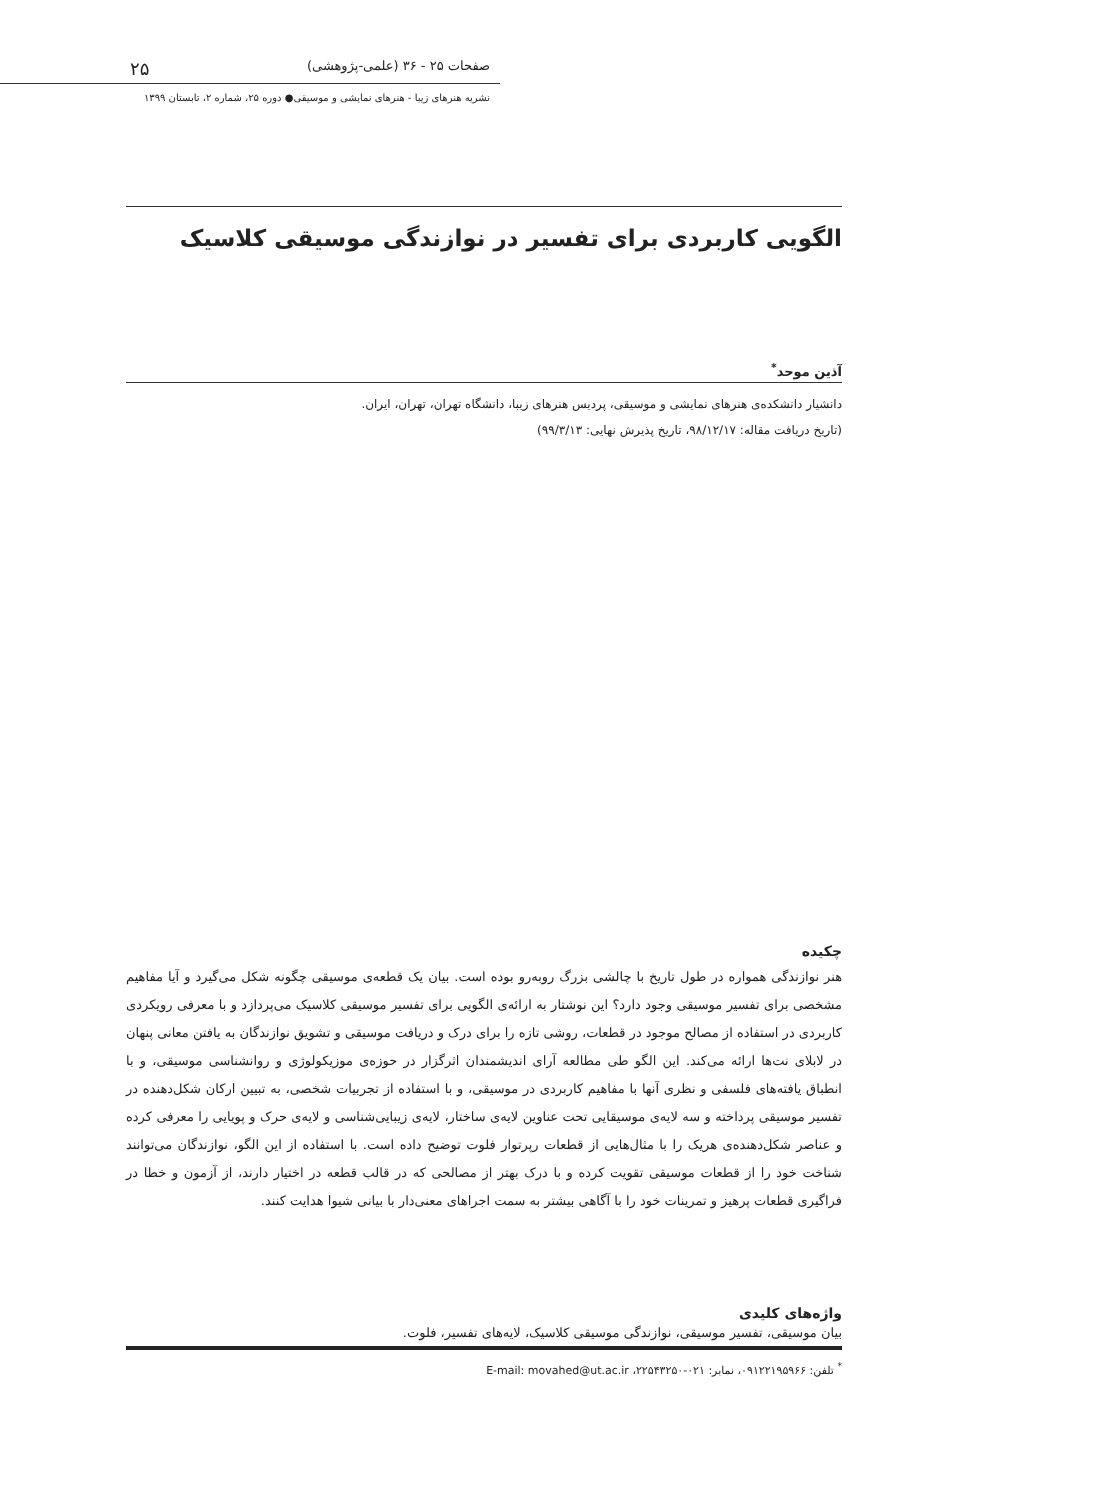صفحات ۲۵ - ۳۶ (علمی-پژوهشی) ۲۵
نشریه هنرهای زیبا - هنرهای نمایشی و موسیقی● دوره ۲۵، شماره ۲، تابستان ۱۳۹۹
الگویی کاربردی برای تفسیر در نوازندگی موسیقی کلاسیک
آذین موحد<sup>*</sup>
دانشیار دانشکده‌ی هنرهای نمایشی و موسیقی، پردیس هنرهای زیبا، دانشگاه تهران، تهران، ایران.
(تاریخ دریافت مقاله: ۹۸/۱۲/۱۷، تاریخ پذیرش نهایی: ۹۹/۳/۱۳)
چکیده
هنر نوازندگی همواره در طول تاریخ با چالشی بزرگ روبه‌رو بوده است. بیان یک قطعه‌ی موسیقی چگونه شکل می‌گیرد و آیا مفاهیم مشخصی برای تفسیر موسیقی وجود دارد؟ این نوشتار به ارائه‌ی الگویی برای تفسیر موسیقی کلاسیک می‌پردازد و با معرفی رویکردی کاربردی در استفاده از مصالح موجود در قطعات، روشی تازه را برای درک و دریافت موسیقی و تشویق نوازندگان به یافتن معانی پنهان در لابلای نت‌ها ارائه می‌کند. این الگو طی مطالعه آرای اندیشمندان اثرگزار در حوزه‌ی موزیکولوژی و روانشناسی موسیقی، و با انطباق یافته‌های فلسفی و نظری آنها با مفاهیم کاربردی در موسیقی، و با استفاده از تجربیات شخصی، به تبیین ارکان شکل‌دهنده در تفسیر موسیقی پرداخته و سه لایه‌ی موسیقایی تحت عناوین لایه‌ی ساختار، لایه‌ی زیبایی‌شناسی و لایه‌ی حرک و پویایی را معرفی کرده و عناصر شکل‌دهنده‌ی هریک را با مثال‌هایی از قطعات رپرتوار فلوت توضیح داده است. با استفاده از این الگو، نوازندگان می‌توانند شناخت خود را از قطعات موسیقی تقویت کرده و با درک بهتر از مصالحی که در قالب قطعه در اختیار دارند، از آزمون و خطا در فراگیری قطعات پرهیز و تمرینات خود را با آگاهی بیشتر به سمت اجراهای معنی‌دار با بیانی شیوا هدایت کنند.
واژه‌های کلیدی
بیان موسیقی، تفسیر موسیقی، نوازندگی موسیقی کلاسیک، لایه‌های تفسیر، فلوت.
<sup>*</sup> تلفن: ۰۹۱۲۲۱۹۵۹۶۶، نمابر: ۰۲۱-۲۲۵۴۳۲۵۰، E-mail: movahed@ut.ac.ir